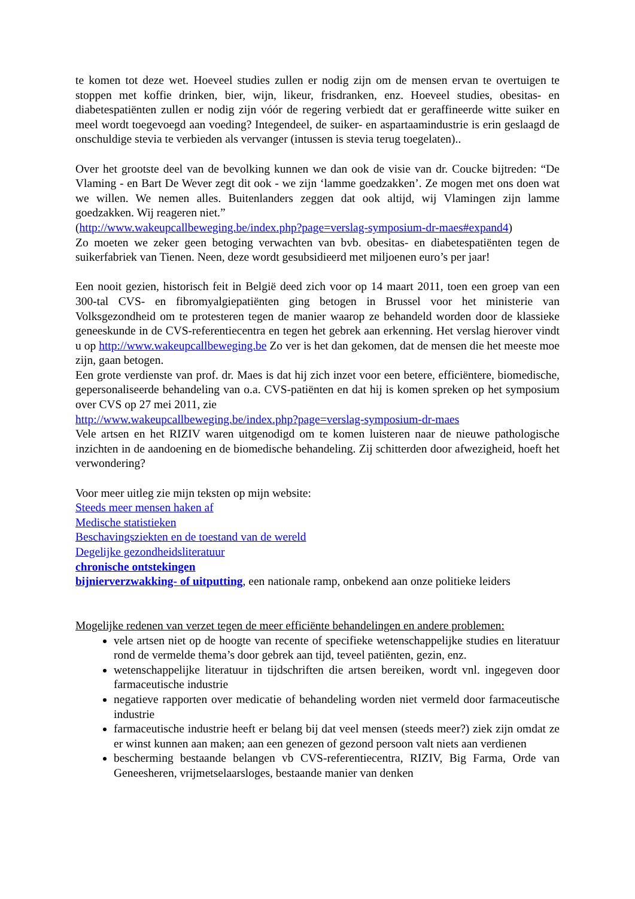te komen tot deze wet. Hoeveel studies zullen er nodig zijn om de mensen ervan te overtuigen te stoppen met koffie drinken, bier, wijn, likeur, frisdranken, enz. Hoeveel studies, obesitas- en diabetespatiënten zullen er nodig zijn vóór de regering verbiedt dat er geraffineerde witte suiker en meel wordt toegevoegd aan voeding? Integendeel, de suiker- en aspartaamindustrie is erin geslaagd de onschuldige stevia te verbieden als vervanger (intussen is stevia terug toegelaten)..
Over het grootste deel van de bevolking kunnen we dan ook de visie van dr. Coucke bijtreden: “De Vlaming - en Bart De Wever zegt dit ook - we zijn ‘lamme goedzakken’. Ze mogen met ons doen wat we willen. We nemen alles. Buitenlanders zeggen dat ook altijd, wij Vlamingen zijn lamme goedzakken. Wij reageren niet.”
(http://www.wakeupcallbeweging.be/index.php?page=verslag-symposium-dr-maes#expand4)
Zo moeten we zeker geen betoging verwachten van bvb. obesitas- en diabetespatiënten tegen de suikerfabriek van Tienen. Neen, deze wordt gesubsidieerd met miljoenen euro’s per jaar!
Een nooit gezien, historisch feit in België deed zich voor op 14 maart 2011, toen een groep van een 300-tal CVS- en fibromyalgiepatiënten ging betogen in Brussel voor het ministerie van Volksgezondheid om te protesteren tegen de manier waarop ze behandeld worden door de klassieke geneeskunde in de CVS-referentiecentra en tegen het gebrek aan erkenning. Het verslag hierover vindt u op http://www.wakeupcallbeweging.be Zo ver is het dan gekomen, dat de mensen die het meeste moe zijn, gaan betogen.
Een grote verdienste van prof. dr. Maes is dat hij zich inzet voor een betere, efficiëntere, biomedische, gepersonaliseerde behandeling van o.a. CVS-patiënten en dat hij is komen spreken op het symposium over CVS op 27 mei 2011, zie
http://www.wakeupcallbeweging.be/index.php?page=verslag-symposium-dr-maes
Vele artsen en het RIZIV waren uitgenodigd om te komen luisteren naar de nieuwe pathologische inzichten in de aandoening en de biomedische behandeling. Zij schitterden door afwezigheid, hoeft het verwondering?
Voor meer uitleg zie mijn teksten op mijn website:
Steeds meer mensen haken af
Medische statistieken
Beschavingsziekten en de toestand van de wereld
Degelijke gezondheidsliteratuur
chronische ontstekingen
bijnierverzwakking- of uitputting, een nationale ramp, onbekend aan onze politieke leiders
Mogelijke redenen van verzet tegen de meer efficiënte behandelingen en andere problemen:
vele artsen niet op de hoogte van recente of specifieke wetenschappelijke studies en literatuur rond de vermelde thema’s door gebrek aan tijd, teveel patiënten, gezin, enz.
wetenschappelijke literatuur in tijdschriften die artsen bereiken, wordt vnl. ingegeven door farmaceutische industrie
negatieve rapporten over medicatie of behandeling worden niet vermeld door farmaceutische industrie
farmaceutische industrie heeft er belang bij dat veel mensen (steeds meer?) ziek zijn omdat ze er winst kunnen aan maken; aan een genezen of gezond persoon valt niets aan verdienen
bescherming bestaande belangen vb CVS-referentiecentra, RIZIV, Big Farma, Orde van Geneesheren, vrijmetselaarsloges, bestaande manier van denken